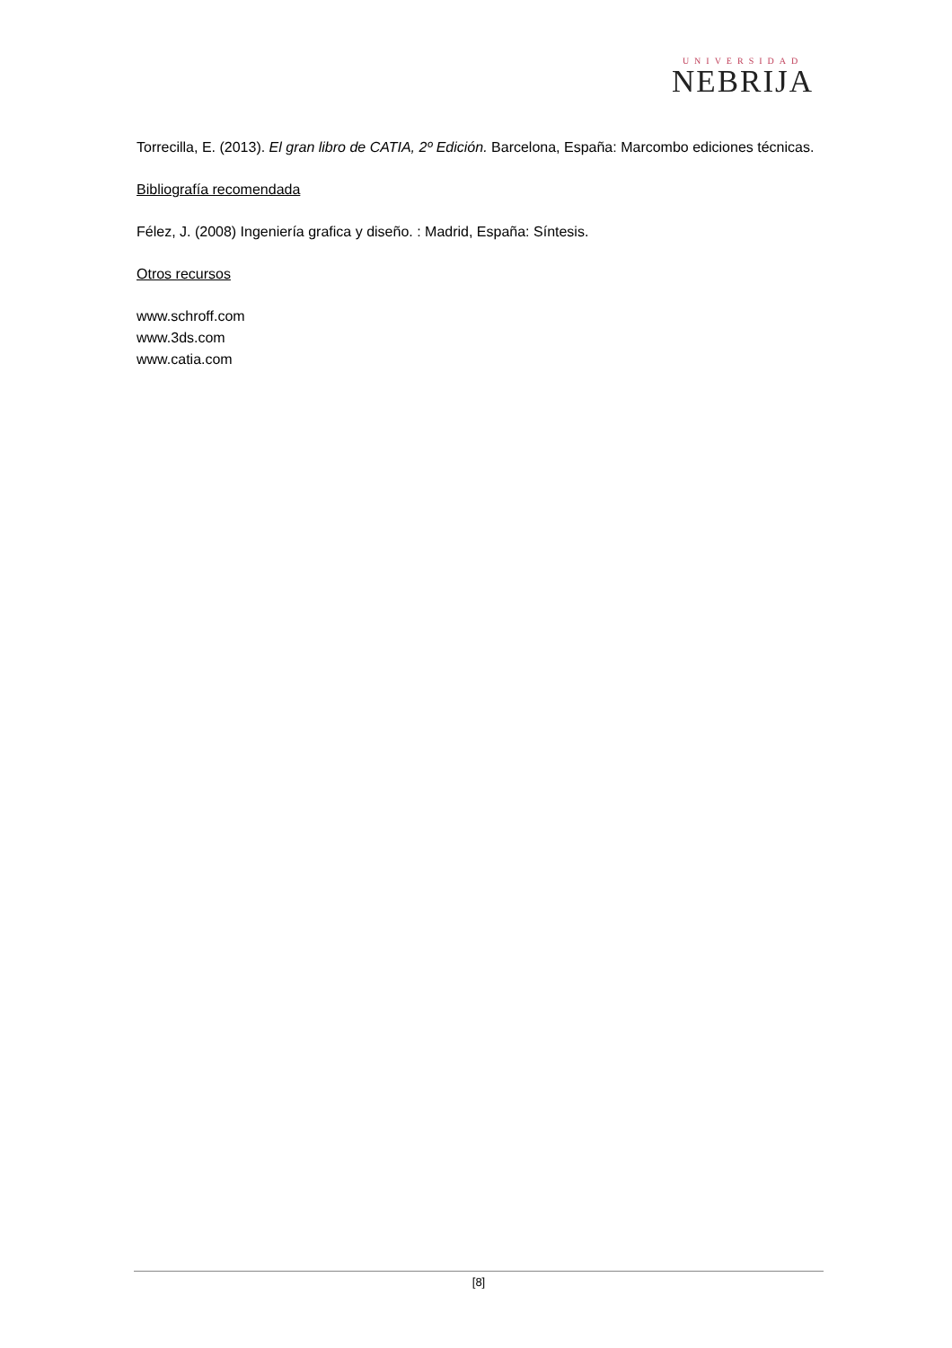UNIVERSIDAD
NEBRIJA
Torrecilla, E. (2013). El gran libro de CATIA, 2º Edición. Barcelona, España: Marcombo ediciones técnicas.
Bibliografía recomendada
Félez, J. (2008) Ingeniería grafica y diseño. : Madrid, España: Síntesis.
Otros recursos
www.schroff.com
www.3ds.com
www.catia.com
[8]